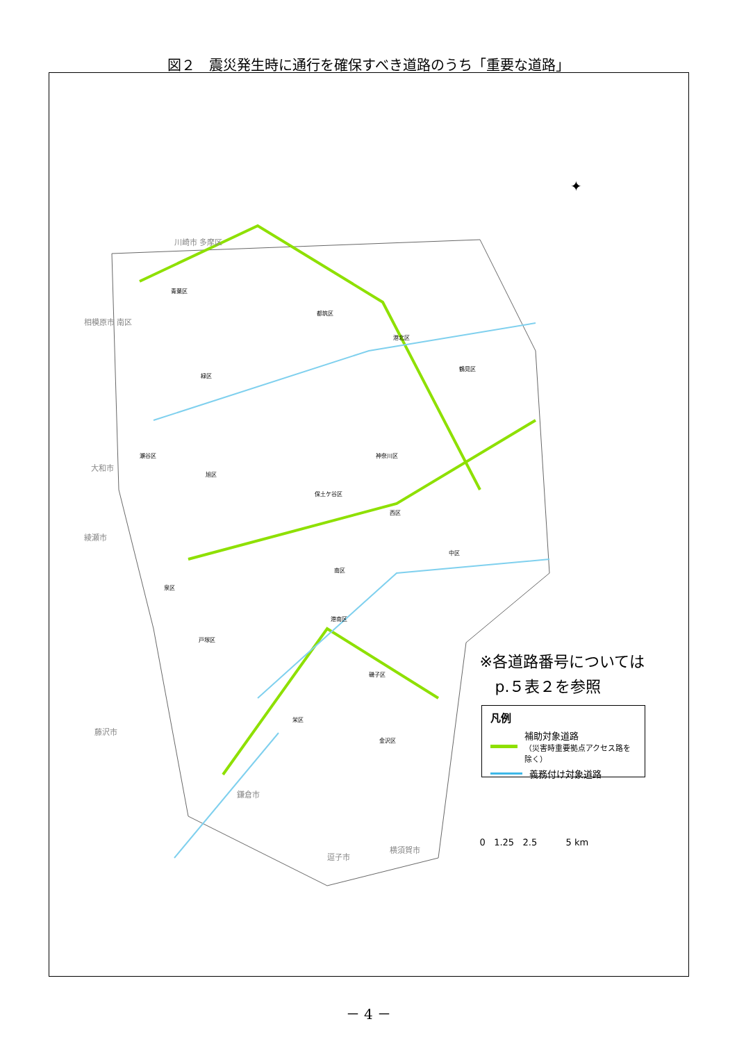図２　震災発生時に通行を確保すべき道路のうち「重要な道路」
✦
川崎市 多摩区
相模原市 南区
大和市
綾瀬市
藤沢市
鎌倉市
逗子市
横須賀市
青葉区
都筑区
港北区
鶴見区
緑区
神奈川区
旭区
瀬谷区
保土ケ谷区
西区
中区
南区
泉区
港南区
戸塚区
磯子区
栄区
金沢区
※各道路番号については
　p.５表２を参照
凡例
補助対象道路
（災害時重要拠点アクセス路を除く）
義務付け対象道路
0 1.25 2.5 5 km
－ 4 －